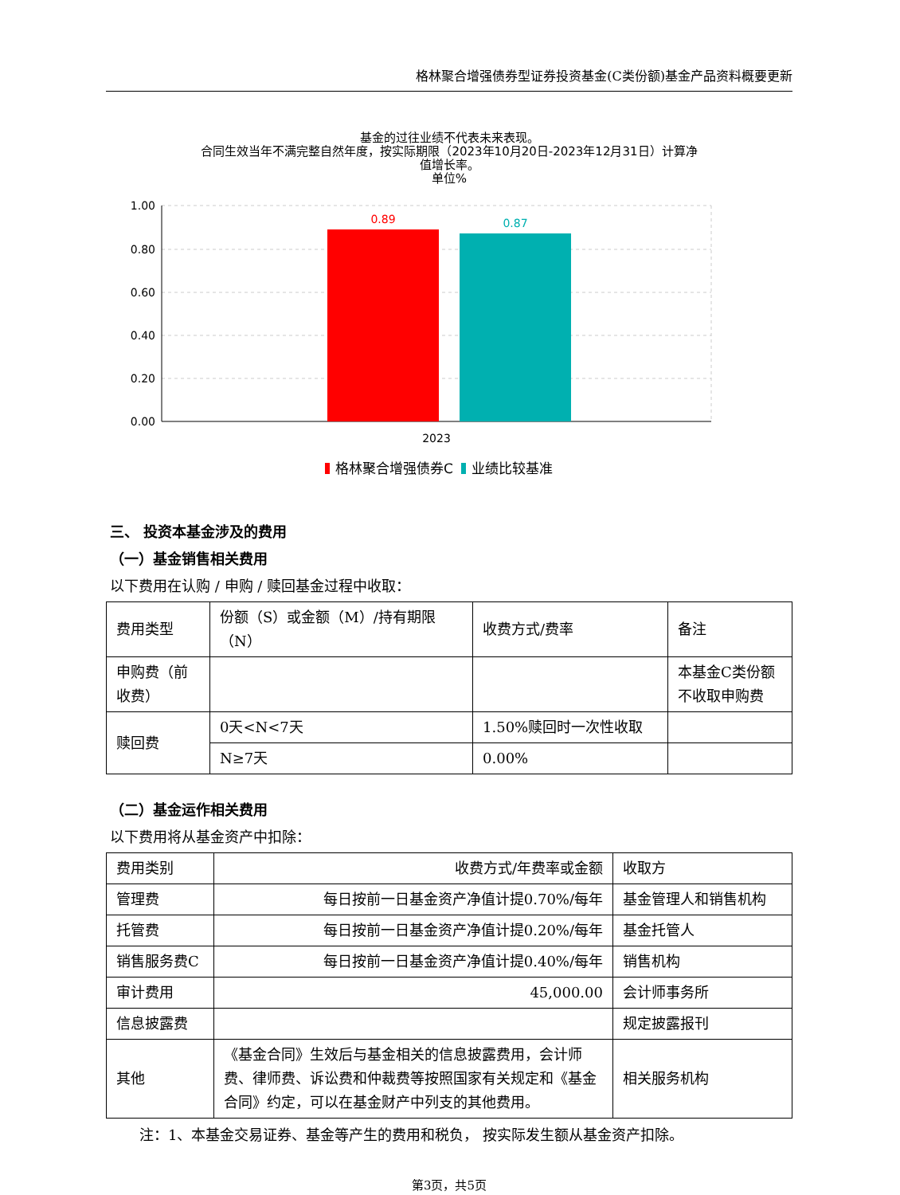格林聚合增强债券型证券投资基金(C类份额)基金产品资料概要更新
基金的过往业绩不代表未来表现。
合同生效当年不满完整自然年度，按实际期限（2023年10月20日-2023年12月31日）计算净
值增长率。
单位%
1.00
0.80
0.60
0.40
0.20
0.00
0.89
0.87
2023
格林聚合增强债券C
业绩比较基准
三、 投资本基金涉及的费用
（一）基金销售相关费用
以下费用在认购 / 申购 / 赎回基金过程中收取：
| 费用类型 | 份额（S）或金额（M）/持有期限（N） | 收费方式/费率 | 备注 |
| 申购费（前收费） | | | 本基金C类份额不收取申购费 |
| 赎回费 | 0天<N<7天 | 1.50%赎回时一次性收取 | |
| | N≥7天 | 0.00% | |
（二）基金运作相关费用
以下费用将从基金资产中扣除：
| 费用类别 | 收费方式/年费率或金额 | 收取方 |
| 管理费 | 每日按前一日基金资产净值计提0.70%/每年 | 基金管理人和销售机构 |
| 托管费 | 每日按前一日基金资产净值计提0.20%/每年 | 基金托管人 |
| 销售服务费C | 每日按前一日基金资产净值计提0.40%/每年 | 销售机构 |
| 审计费用 | 45,000.00 | 会计师事务所 |
| 信息披露费 | | 规定披露报刊 |
| 其他 | 《基金合同》生效后与基金相关的信息披露费用，会计师费、律师费、诉讼费和仲裁费等按照国家有关规定和《基金合同》约定，可以在基金财产中列支的其他费用。 | 相关服务机构 |
注：1、本基金交易证券、基金等产生的费用和税负， 按实际发生额从基金资产扣除。
第3页，共5页